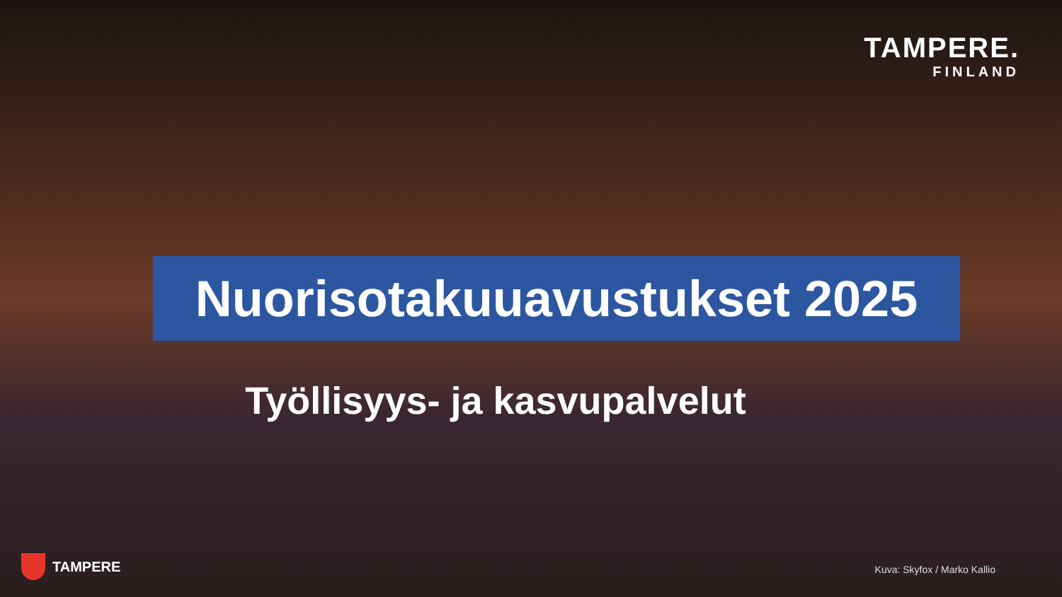TAMPERE.
FINLAND
Nuorisotakuuavustukset 2025
Työllisyys- ja kasvupalvelut
TAMPERE Kuva: Skyfox / Marko Kallio